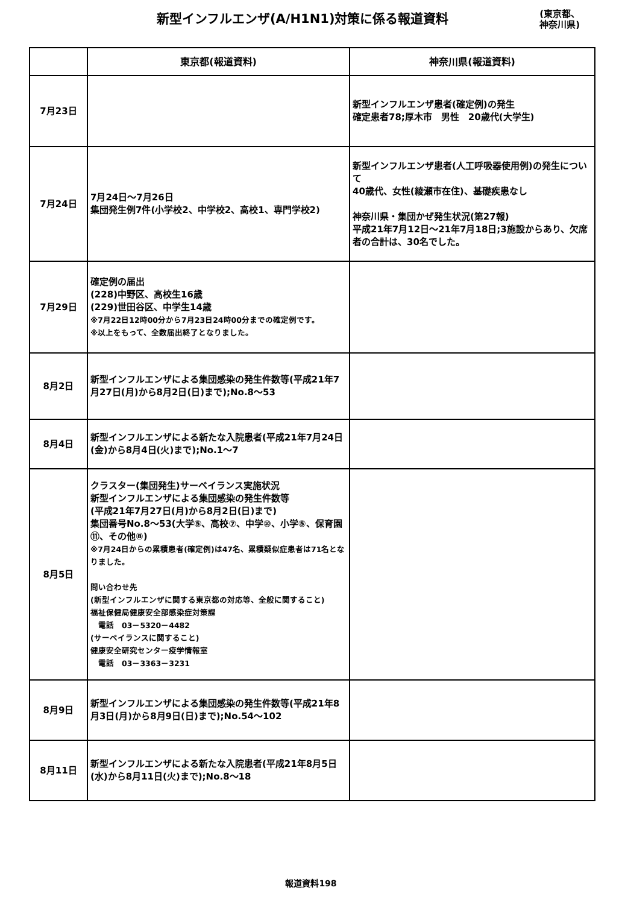新型インフルエンザ(A/H1N1)対策に係る報道資料
(東京都、
神奈川県)
| | 東京都(報道資料) | 神奈川県(報道資料) |
| --- | --- | --- |
| 7月23日 | | 新型インフルエンザ患者(確定例)の発生 確定患者78;厚木市 男性 20歳代(大学生) |
| 7月24日 | 7月24日～7月26日 集団発生例7件(小学校2、中学校2、高校1、専門学校2) | 新型インフルエンザ患者(人工呼吸器使用例)の発生について 40歳代、女性(綾瀬市在住)、基礎疾患なし 神奈川県・集団かぜ発生状況(第27報) 平成21年7月12日～21年7月18日;3施設からあり、欠席者の合計は、30名でした。 |
| 7月29日 | 確定例の届出 (228)中野区、高校生16歳 (229)世田谷区、中学生14歳 ※7月22日12時00分から7月23日24時00分までの確定例です。 ※以上をもって、全数届出終了となりました。 | |
| 8月2日 | 新型インフルエンザによる集団感染の発生件数等(平成21年7月27日(月)から8月2日(日)まで);No.8～53 | |
| 8月4日 | 新型インフルエンザによる新たな入院患者(平成21年7月24日(金)から8月4日(火)まで);No.1～7 | |
| 8月5日 | クラスター(集団発生)サーベイランス実施状況 新型インフルエンザによる集団感染の発生件数等 (平成21年7月27日(月)から8月2日(日)まで) 集団番号No.8～53(大学⑤、高校⑦、中学⑩、小学⑤、保育園⑪、その他⑧) ※7月24日からの累積患者(確定例)は47名、累積疑似症患者は71名となりました。 問い合わせ先 (新型インフルエンザに関する東京都の対応等、全般に関すること) 福祉保健局健康安全部感染症対策課 電話 03－5320－4482 (サーベイランスに関すること) 健康安全研究センター疫学情報室 電話 03－3363－3231 | |
| 8月9日 | 新型インフルエンザによる集団感染の発生件数等(平成21年8月3日(月)から8月9日(日)まで);No.54～102 | |
| 8月11日 | 新型インフルエンザによる新たな入院患者(平成21年8月5日(水)から8月11日(火)まで);No.8～18 | |
報道資料198